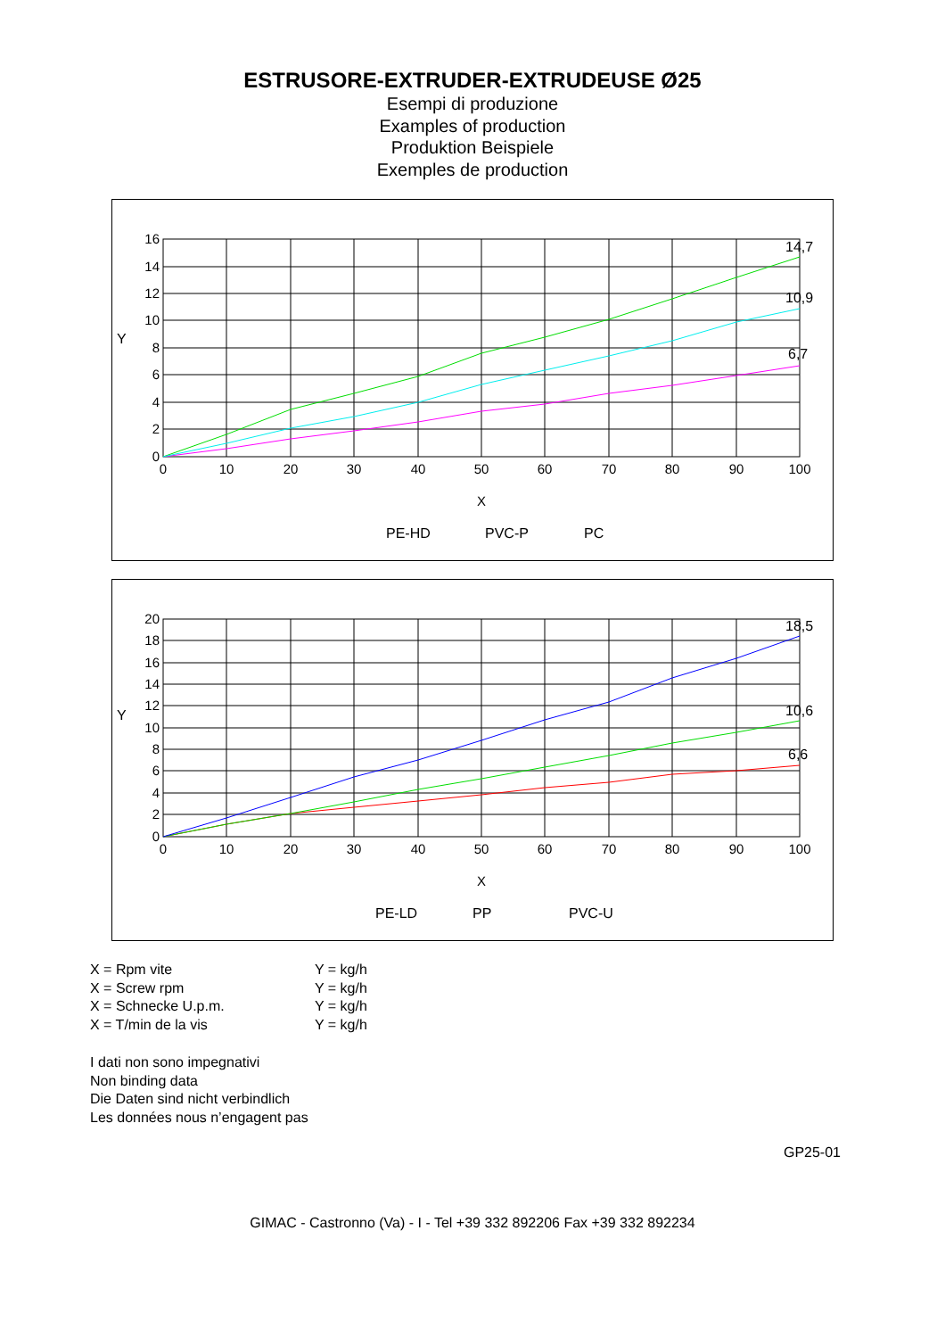ESTRUSORE-EXTRUDER-EXTRUDEUSE Ø25
Esempi di produzione
Examples of production
Produktion Beispiele
Exemples de production
16
14
12
10
8
6
4
2
0
0
10
20
30
40
50
60
70
80
90
100
X
Y
14,7
10,9
6,7
PE-HD
PVC-P
PC
20
18
16
14
12
10
8
6
4
2
0
0
10
20
30
40
50
60
70
80
90
100
X
Y
18,5
10,6
6,6
PE-LD
PP
PVC-U
X = Rpm vite
X = Screw rpm
X = Schnecke U.p.m.
X = T/min de la vis
Y = kg/h
Y = kg/h
Y = kg/h
Y = kg/h
I dati non sono impegnativi
Non binding data
Die Daten sind nicht verbindlich
Les données nous n’engagent pas
GP25-01
GIMAC - Castronno (Va) - I - Tel +39 332 892206 Fax +39 332 892234